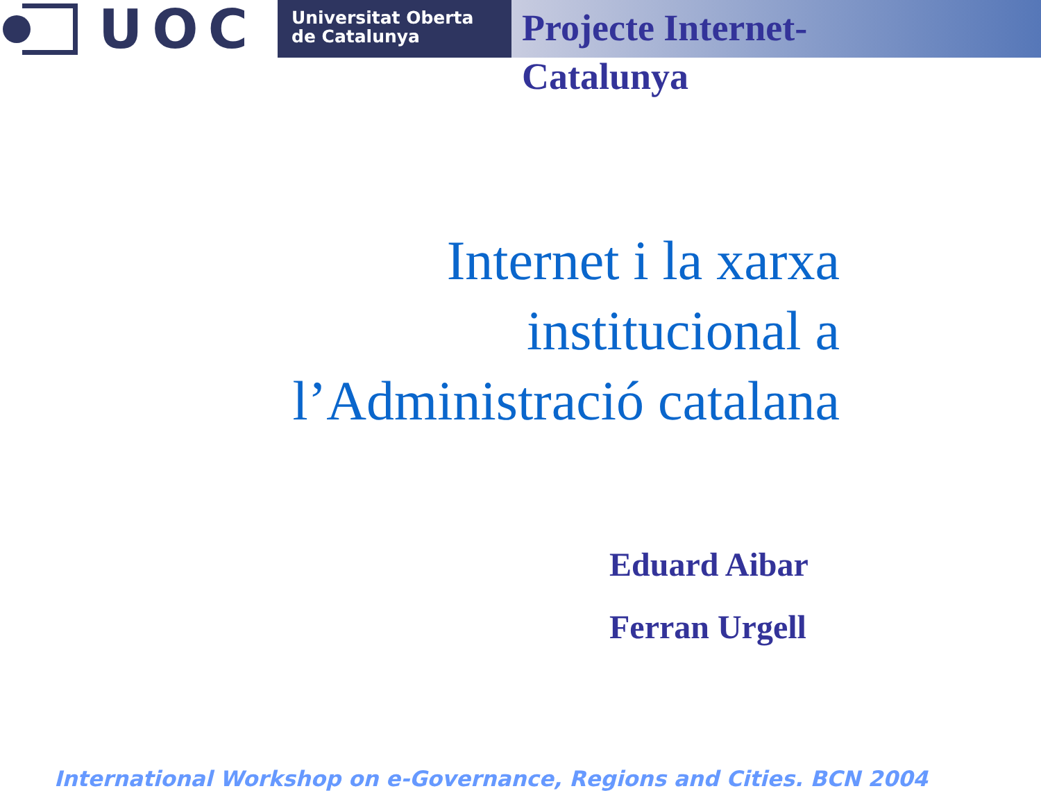UOC
Universitat Oberta
de Catalunya
Projecte Internet-Catalunya
Internet i la xarxa
institucional a
l’Administració catalana
Eduard Aibar
Ferran Urgell
International Workshop on e-Governance, Regions and Cities. BCN 2004